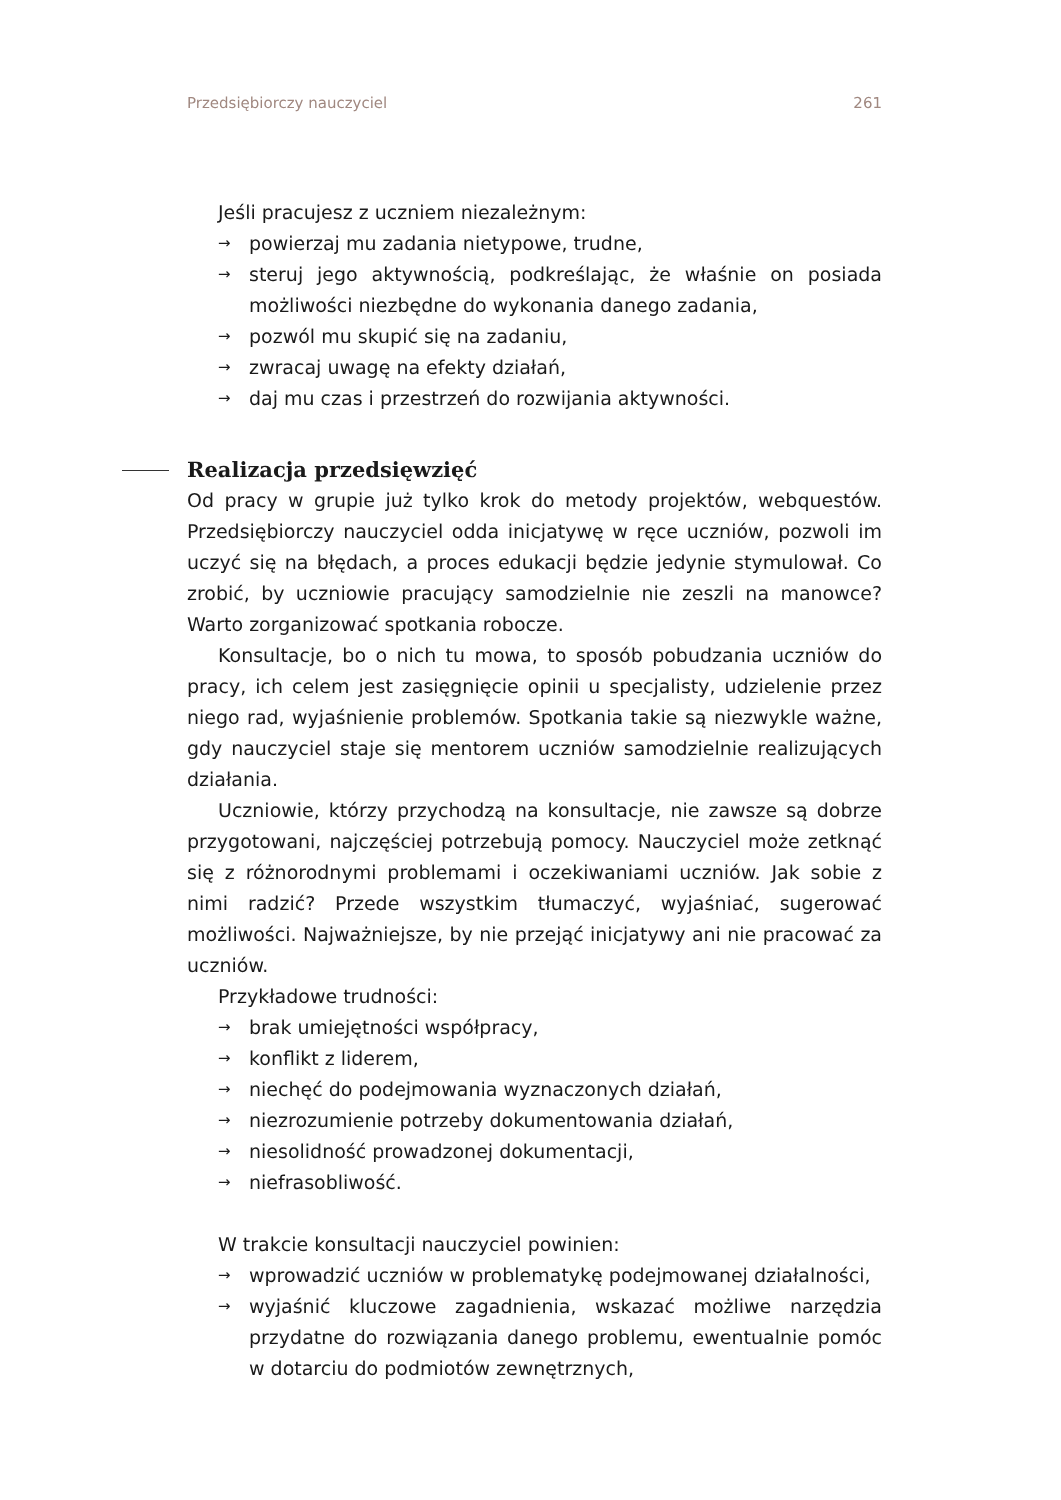Przedsiębiorczy nauczyciel 261
Jeśli pracujesz z uczniem niezależnym:
→ powierzaj mu zadania nietypowe, trudne,
→ steruj jego aktywnością, podkreślając, że właśnie on posiada możliwości niezbędne do wykonania danego zadania,
→ pozwól mu skupić się na zadaniu,
→ zwracaj uwagę na efekty działań,
→ daj mu czas i przestrzeń do rozwijania aktywności.
Realizacja przedsięwzięć
Od pracy w grupie już tylko krok do metody projektów, webquestów. Przedsiębiorczy nauczyciel odda inicjatywę w ręce uczniów, pozwoli im uczyć się na błędach, a proces edukacji będzie jedynie stymulował. Co zrobić, by uczniowie pracujący samodzielnie nie zeszli na manowce? Warto zorganizować spotkania robocze.
Konsultacje, bo o nich tu mowa, to sposób pobudzania uczniów do pracy, ich celem jest zasięgnięcie opinii u specjalisty, udzielenie przez niego rad, wyjaśnienie problemów. Spotkania takie są niezwykle ważne, gdy nauczyciel staje się mentorem uczniów samodzielnie realizujących działania.
Uczniowie, którzy przychodzą na konsultacje, nie zawsze są dobrze przygotowani, najczęściej potrzebują pomocy. Nauczyciel może zetknąć się z różnorodnymi problemami i oczekiwaniami uczniów. Jak sobie z nimi radzić? Przede wszystkim tłumaczyć, wyjaśniać, sugerować możliwości. Najważniejsze, by nie przejąć inicjatywy ani nie pracować za uczniów.
Przykładowe trudności:
→ brak umiejętności współpracy,
→ konflikt z liderem,
→ niechęć do podejmowania wyznaczonych działań,
→ niezrozumienie potrzeby dokumentowania działań,
→ niesolidność prowadzonej dokumentacji,
→ niefrasobliwość.
W trakcie konsultacji nauczyciel powinien:
→ wprowadzić uczniów w problematykę podejmowanej działalności,
→ wyjaśnić kluczowe zagadnienia, wskazać możliwe narzędzia przydatne do rozwiązania danego problemu, ewentualnie pomóc w dotarciu do podmiotów zewnętrznych,